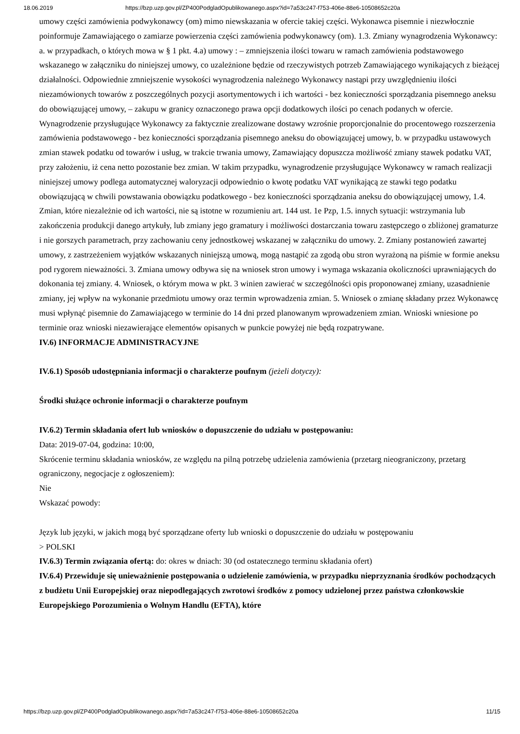18.06.2019 https://bzp.uzp.gov.pl/ZP400PodgladOpublikowanego.aspx?id=7a53c247-f753-406e-88e6-10508652c20a
umowy części zamówienia podwykonawcy (om) mimo niewskazania w ofercie takiej części. Wykonawca pisemnie i niezwłocznie poinformuje Zamawiającego o zamiarze powierzenia części zamówienia podwykonawcy (om). 1.3. Zmiany wynagrodzenia Wykonawcy: a. w przypadkach, o których mowa w § 1 pkt. 4.a) umowy : – zmniejszenia ilości towaru w ramach zamówienia podstawowego wskazanego w załączniku do niniejszej umowy, co uzależnione będzie od rzeczywistych potrzeb Zamawiającego wynikających z bieżącej działalności. Odpowiednie zmniejszenie wysokości wynagrodzenia należnego Wykonawcy nastąpi przy uwzględnieniu ilości niezamówionych towarów z poszczególnych pozycji asortymentowych i ich wartości - bez konieczności sporządzania pisemnego aneksu do obowiązującej umowy, – zakupu w granicy oznaczonego prawa opcji dodatkowych ilości po cenach podanych w ofercie. Wynagrodzenie przysługujące Wykonawcy za faktycznie zrealizowane dostawy wzrośnie proporcjonalnie do procentowego rozszerzenia zamówienia podstawowego - bez konieczności sporządzania pisemnego aneksu do obowiązującej umowy, b. w przypadku ustawowych zmian stawek podatku od towarów i usług, w trakcie trwania umowy, Zamawiający dopuszcza możliwość zmiany stawek podatku VAT, przy założeniu, iż cena netto pozostanie bez zmian. W takim przypadku, wynagrodzenie przysługujące Wykonawcy w ramach realizacji niniejszej umowy podlega automatycznej waloryzacji odpowiednio o kwotę podatku VAT wynikającą ze stawki tego podatku obowiązującą w chwili powstawania obowiązku podatkowego - bez konieczności sporządzania aneksu do obowiązującej umowy, 1.4. Zmian, które niezależnie od ich wartości, nie są istotne w rozumieniu art. 144 ust. 1e Pzp, 1.5. innych sytuacji: wstrzymania lub zakończenia produkcji danego artykuły, lub zmiany jego gramatury i możliwości dostarczania towaru zastępczego o zbliżonej gramaturze i nie gorszych parametrach, przy zachowaniu ceny jednostkowej wskazanej w załączniku do umowy. 2. Zmiany postanowień zawartej umowy, z zastrzeżeniem wyjątków wskazanych niniejszą umową, mogą nastąpić za zgodą obu stron wyrażoną na piśmie w formie aneksu pod rygorem nieważności. 3. Zmiana umowy odbywa się na wniosek stron umowy i wymaga wskazania okoliczności uprawniających do dokonania tej zmiany. 4. Wniosek, o którym mowa w pkt. 3 winien zawierać w szczególności opis proponowanej zmiany, uzasadnienie zmiany, jej wpływ na wykonanie przedmiotu umowy oraz termin wprowadzenia zmian. 5. Wniosek o zmianę składany przez Wykonawcę musi wpłynąć pisemnie do Zamawiającego w terminie do 14 dni przed planowanym wprowadzeniem zmian. Wnioski wniesione po terminie oraz wnioski niezawierające elementów opisanych w punkcie powyżej nie będą rozpatrywane.
IV.6) INFORMACJE ADMINISTRACYJNE
IV.6.1) Sposób udostępniania informacji o charakterze poufnym (jeżeli dotyczy):
Środki służące ochronie informacji o charakterze poufnym
IV.6.2) Termin składania ofert lub wniosków o dopuszczenie do udziału w postępowaniu:
Data: 2019-07-04, godzina: 10:00,
Skrócenie terminu składania wniosków, ze względu na pilną potrzebę udzielenia zamówienia (przetarg nieograniczony, przetarg ograniczony, negocjacje z ogłoszeniem):
Nie
Wskazać powody:
Język lub języki, w jakich mogą być sporządzane oferty lub wnioski o dopuszczenie do udziału w postępowaniu
> POLSKI
IV.6.3) Termin związania ofertą: do: okres w dniach: 30 (od ostatecznego terminu składania ofert)
IV.6.4) Przewiduje się unieważnienie postępowania o udzielenie zamówienia, w przypadku nieprzyznania środków pochodzących z budżetu Unii Europejskiej oraz niepodlegających zwrotowi środków z pomocy udzielonej przez państwa członkowskie Europejskiego Porozumienia o Wolnym Handlu (EFTA), które
https://bzp.uzp.gov.pl/ZP400PodgladOpublikowanego.aspx?id=7a53c247-f753-406e-88e6-10508652c20a 11/15